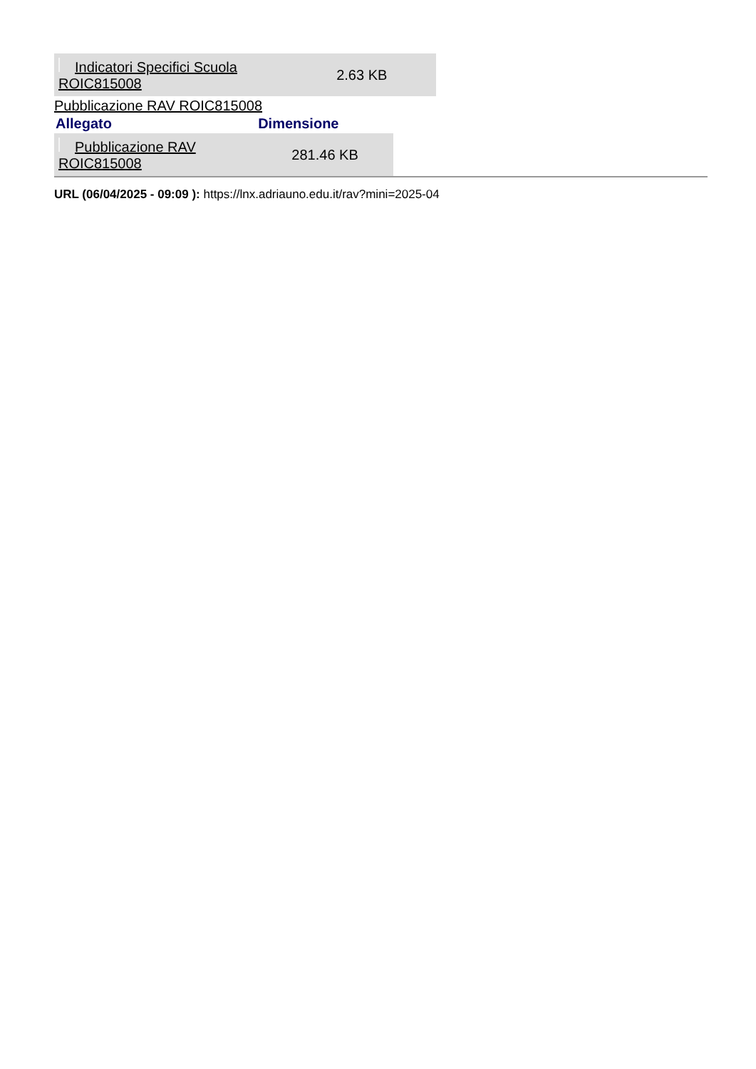| Indicatori Specifici Scuola ROIC815008 | 2.63 KB |
Pubblicazione RAV ROIC815008
| Allegato | Dimensione |
| --- | --- |
| Pubblicazione RAV ROIC815008 | 281.46 KB |
URL (06/04/2025 - 09:09 ): https://lnx.adriauno.edu.it/rav?mini=2025-04